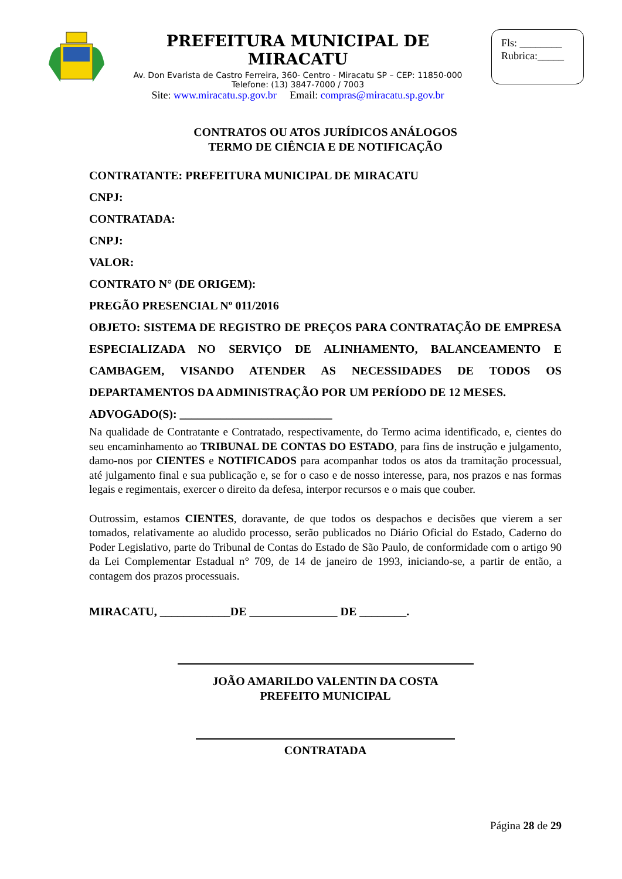PREFEITURA MUNICIPAL DE MIRACATU
Av. Don Evarista de Castro Ferreira, 360- Centro - Miracatu SP – CEP: 11850-000
Telefone: (13) 3847-7000 / 7003
Site: www.miracatu.sp.gov.br Email: compras@miracatu.sp.gov.br
Fls: ________
Rubrica:_____
CONTRATOS OU ATOS JURÍDICOS ANÁLOGOS
TERMO DE CIÊNCIA E DE NOTIFICAÇÃO
CONTRATANTE: PREFEITURA MUNICIPAL DE MIRACATU
CNPJ:
CONTRATADA:
CNPJ:
VALOR:
CONTRATO N° (DE ORIGEM):
PREGÃO PRESENCIAL Nº 011/2016
OBJETO: SISTEMA DE REGISTRO DE PREÇOS PARA CONTRATAÇÃO DE EMPRESA ESPECIALIZADA NO SERVIÇO DE ALINHAMENTO, BALANCEAMENTO E CAMBAGEM, VISANDO ATENDER AS NECESSIDADES DE TODOS OS DEPARTAMENTOS DA ADMINISTRAÇÃO POR UM PERÍODO DE 12 MESES.
ADVOGADO(S): __________________________
Na qualidade de Contratante e Contratado, respectivamente, do Termo acima identificado, e, cientes do seu encaminhamento ao TRIBUNAL DE CONTAS DO ESTADO, para fins de instrução e julgamento, damo-nos por CIENTES e NOTIFICADOS para acompanhar todos os atos da tramitação processual, até julgamento final e sua publicação e, se for o caso e de nosso interesse, para, nos prazos e nas formas legais e regimentais, exercer o direito da defesa, interpor recursos e o mais que couber.
Outrossim, estamos CIENTES, doravante, de que todos os despachos e decisões que vierem a ser tomados, relativamente ao aludido processo, serão publicados no Diário Oficial do Estado, Caderno do Poder Legislativo, parte do Tribunal de Contas do Estado de São Paulo, de conformidade com o artigo 90 da Lei Complementar Estadual n° 709, de 14 de janeiro de 1993, iniciando-se, a partir de então, a contagem dos prazos processuais.
MIRACATU, ____________DE _______________ DE ________.
JOÃO AMARILDO VALENTIN DA COSTA
PREFEITO MUNICIPAL
CONTRATADA
Página 28 de 29